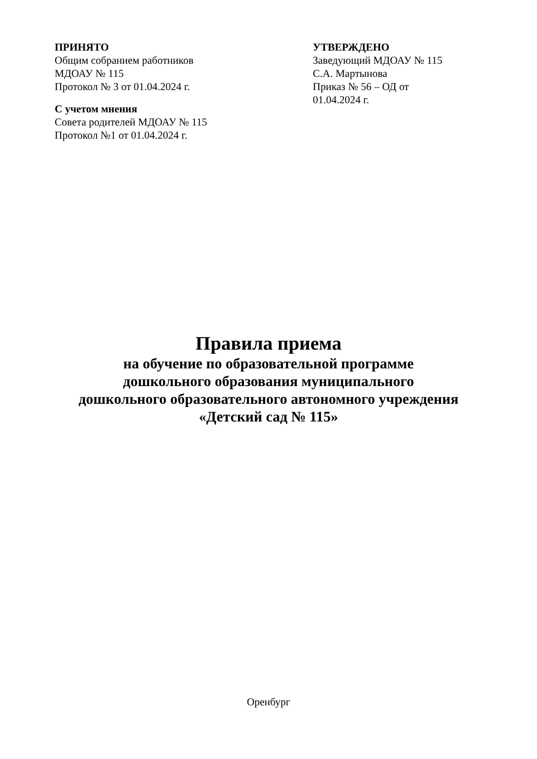ПРИНЯТО
Общим собранием работников
МДОАУ № 115
Протокол № 3 от 01.04.2024 г.
С учетом мнения
Совета родителей МДОАУ № 115
Протокол №1 от 01.04.2024 г.
УТВЕРЖДЕНО
Заведующий МДОАУ № 115
С.А. Мартынова
Приказ № 56 – ОД от
01.04.2024 г.
Правила приема
на обучение по образовательной программе
дошкольного образования муниципального
дошкольного образовательного автономного учреждения
«Детский сад № 115»
Оренбург